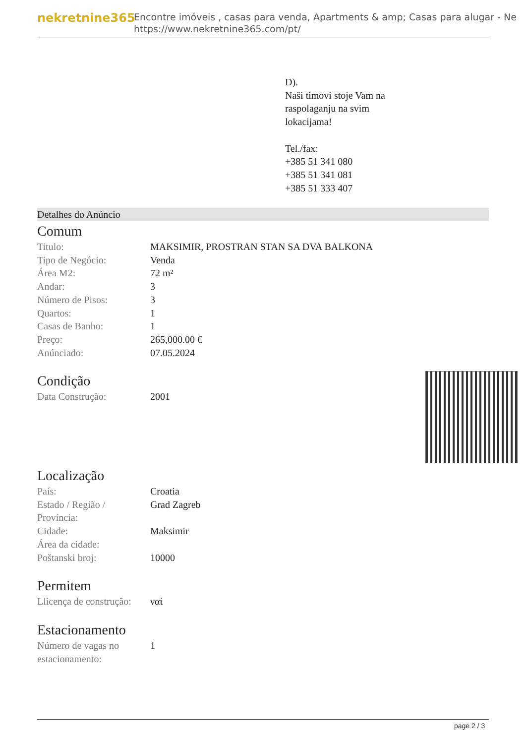nekretnine365
Encontre imóveis , casas para venda, Apartments & amp; Casas para alugar - Ne
https://www.nekretnine365.com/pt/
D).
Naši timovi stoje Vam na
raspolaganju na svim
lokacijama!
Tel./fax:
+385 51 341 080
+385 51 341 081
+385 51 333 407
Detalhes do Anúncio
Comum
| Titulo: | MAKSIMIR, PROSTRAN STAN SA DVA BALKONA |
| Tipo de Negócio: | Venda |
| Área M2: | 72 m² |
| Andar: | 3 |
| Número de Pisos: | 3 |
| Quartos: | 1 |
| Casas de Banho: | 1 |
| Preço: | 265,000.00 € |
| Anúnciado: | 07.05.2024 |
Condição
| Data Construção: | 2001 |
Localização
| País: | Croatia |
| Estado / Região / Província: | Grad Zagreb |
| Cidade: | Maksimir |
| Área da cidade: | |
| Poštanski broj: | 10000 |
Permitem
| Llicença de construção: | ναί |
Estacionamento
| Número de vagas no estacionamento: | 1 |
page 2 / 3